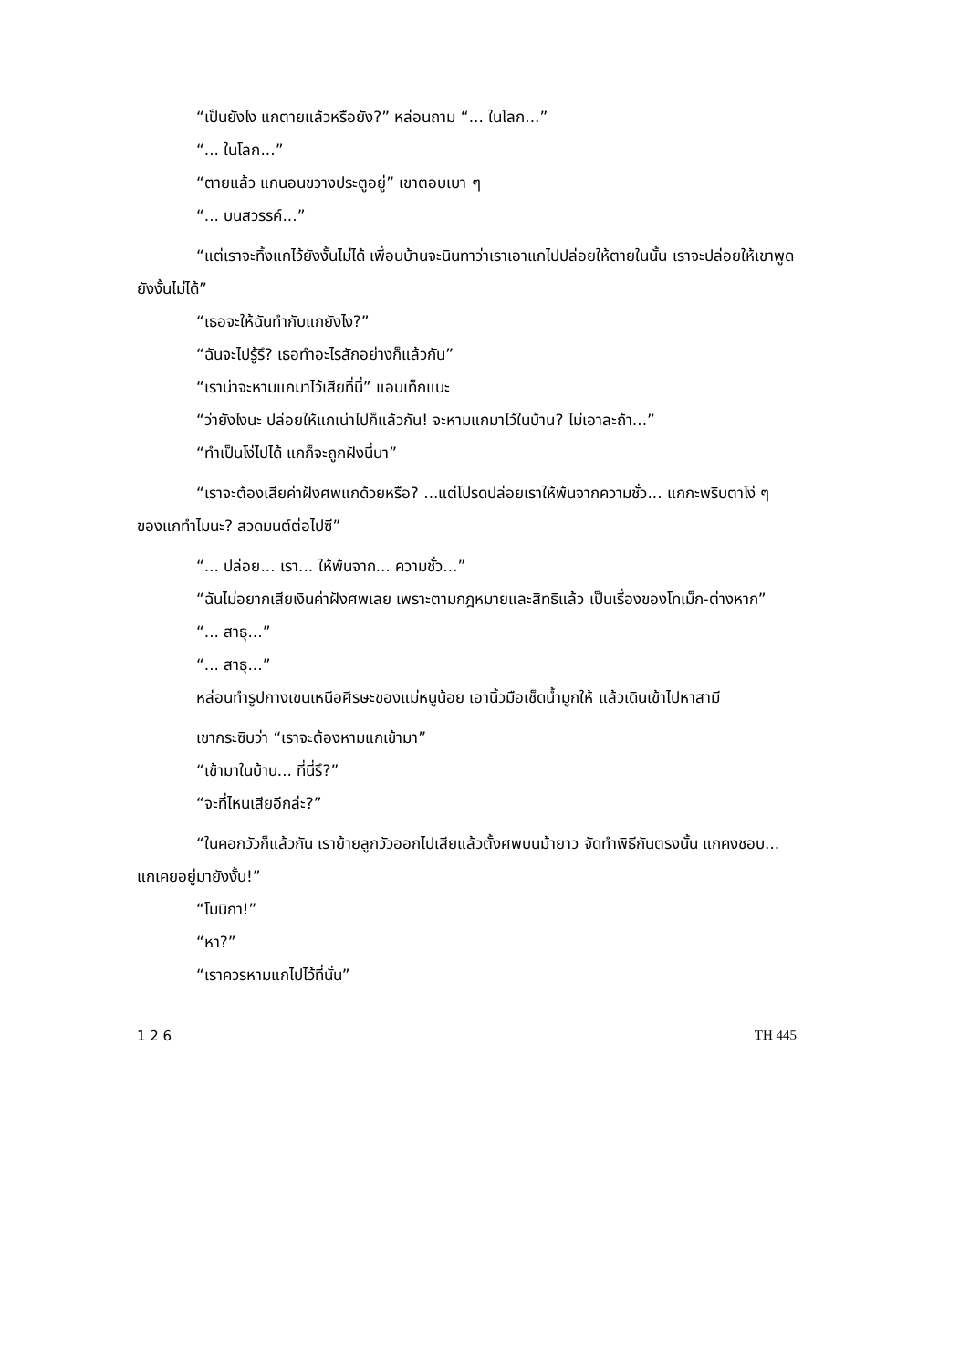“เป็นยังไง แกตายแล้วหรือยัง?” หล่อนถาม “... ในโลก...”
“... ในโลก...”
“ตายแล้ว แกนอนขวางประตูอยู่” เขาตอบเบา ๆ
“... บนสวรรค์...”
“แต่เราจะทิ้งแกไว้ยังงั้นไม่ได้ เพื่อนบ้านจะนินทาว่าเราเอาแกไปปล่อยให้ตายในนั้น เราจะปล่อยให้เขาพูดยังงั้นไม่ได้”
“เธอจะให้ฉันทำกับแกยังไง?”
“ฉันจะไปรู้รึ? เธอทำอะไรสักอย่างก็แล้วกัน”
“เราน่าจะหามแกมาไว้เสียที่นี่” แอนเท็กแนะ
“ว่ายังไงนะ ปล่อยให้แกเน่าไปก็แล้วกัน! จะหามแกมาไว้ในบ้าน? ไม่เอาละถ้า...”
“ทำเป็นโง่ไปได้ แกก็จะถูกฝังนี่นา”
“เราจะต้องเสียค่าฝังศพแกด้วยหรือ? ...แต่โปรดปล่อยเราให้พ้นจากความชั่ว... แกกะพริบตาโง่ ๆ ของแกทำไมนะ? สวดมนต์ต่อไปซี”
“... ปล่อย... เรา... ให้พ้นจาก... ความชั่ว...”
“ฉันไม่อยากเสียเงินค่าฝังศพเลย เพราะตามกฎหมายและสิทธิแล้ว เป็นเรื่องของโทเม็ก-ต่างหาก”
“... สาธุ...”
“... สาธุ...”
หล่อนทำรูปกางเขนเหนือศีรษะของแม่หนูน้อย เอานิ้วมือเช็ดน้ำมูกให้ แล้วเดินเข้าไปหาสามี
เขากระซิบว่า “เราจะต้องหามแกเข้ามา”
“เข้ามาในบ้าน... ที่นี่รึ?”
“จะที่ไหนเสียอีกล่ะ?”
“ในคอกวัวก็แล้วกัน เราย้ายลูกวัวออกไปเสียแล้วตั้งศพบนม้ายาว จัดทำพิธีกันตรงนั้น แกคงชอบ... แกเคยอยู่มายังงั้น!”
“โมนิกา!”
“หา?”
“เราควรหามแกไปไว้ที่นั่น”
1 2 6 TH 445